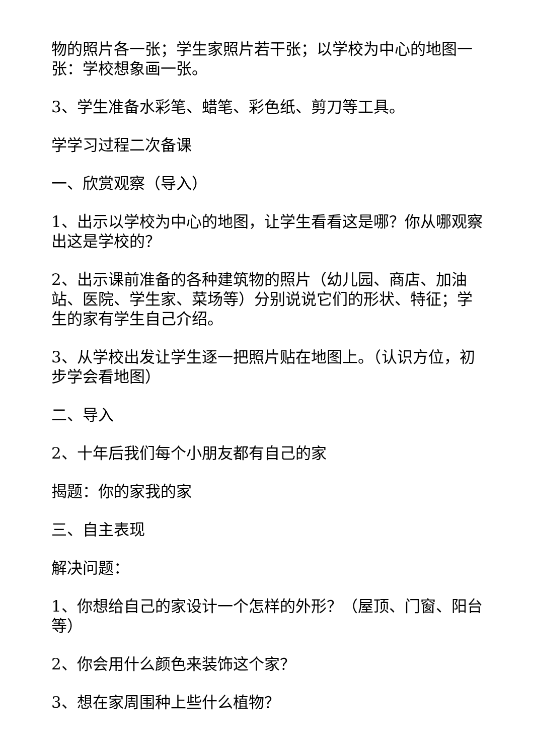物的照片各一张；学生家照片若干张；以学校为中心的地图一张：学校想象画一张。
3、学生准备水彩笔、蜡笔、彩色纸、剪刀等工具。
学学习过程二次备课
一、欣赏观察（导入）
1、出示以学校为中心的地图，让学生看看这是哪？你从哪观察出这是学校的？
2、出示课前准备的各种建筑物的照片（幼儿园、商店、加油站、医院、学生家、菜场等）分别说说它们的形状、特征；学生的家有学生自己介绍。
3、从学校出发让学生逐一把照片贴在地图上。（认识方位，初步学会看地图）
二、导入
2、十年后我们每个小朋友都有自己的家
揭题：你的家我的家
三、自主表现
解决问题：
1、你想给自己的家设计一个怎样的外形？（屋顶、门窗、阳台等）
2、你会用什么颜色来装饰这个家？
3、想在家周围种上些什么植物？